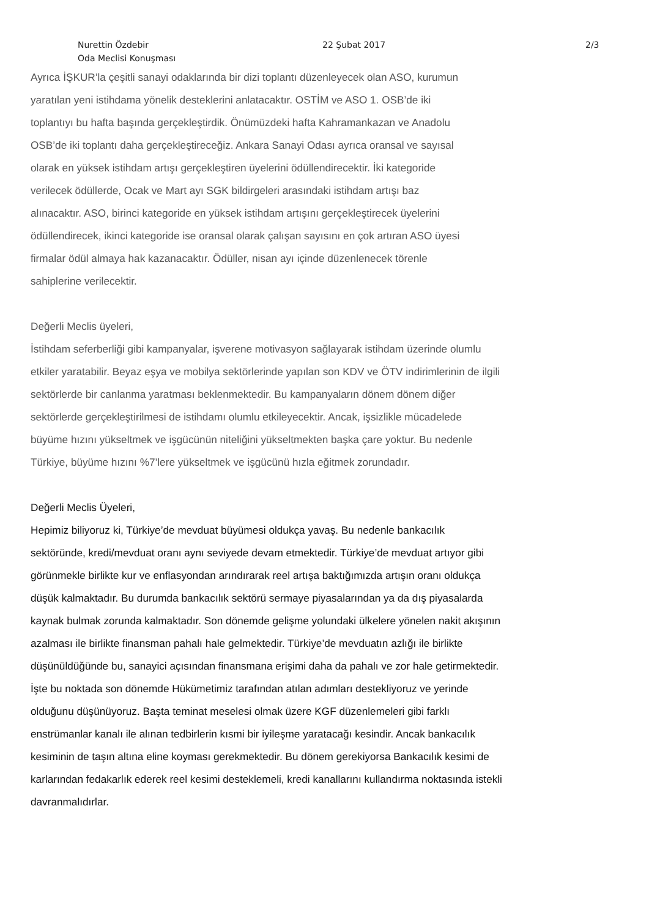Nurettin Özdebir
Oda Meclisi Konuşması
22 Şubat 2017 2/3
Ayrıca İŞKUR’la çeşitli sanayi odaklarında bir dizi toplantı düzenleyecek olan ASO, kurumun
yaratılan yeni istihdama yönelik desteklerini anlatacaktır. OSTİM ve ASO 1. OSB’de iki
toplantıyı bu hafta başında gerçekleştirdik. Önümüzdeki hafta Kahramankazan ve Anadolu
OSB’de iki toplantı daha gerçekleştireceğiz. Ankara Sanayi Odası ayrıca oransal ve sayısal
olarak en yüksek istihdam artışı gerçekleştiren üyelerini ödüllendirecektir. İki kategoride
verilecek ödüllerde, Ocak ve Mart ayı SGK bildirgeleri arasındaki istihdam artışı baz
alınacaktır. ASO, birinci kategoride en yüksek istihdam artışını gerçekleştirecek üyelerini
ödüllendirecek, ikinci kategoride ise oransal olarak çalışan sayısını en çok artıran ASO üyesi
firmalar ödül almaya hak kazanacaktır. Ödüller, nisan ayı içinde düzenlenecek törenle
sahiplerine verilecektir.
Değerli Meclis üyeleri,
İstihdam seferberliği gibi kampanyalar, işverene motivasyon sağlayarak istihdam üzerinde olumlu
etkiler yaratabilir. Beyaz eşya ve mobilya sektörlerinde yapılan son KDV ve ÖTV indirimlerinin de ilgili
sektörlerde bir canlanma yaratması beklenmektedir. Bu kampanyaların dönem dönem diğer
sektörlerde gerçekleştirilmesi de istihdamı olumlu etkileyecektir. Ancak, işsizlikle mücadelede
büyüme hızını yükseltmek ve işgücünün niteliğini yükseltmekten başka çare yoktur. Bu nedenle
Türkiye, büyüme hızını %7’lere yükseltmek ve işgücünü hızla eğitmek zorundadır.
Değerli Meclis Üyeleri,
Hepimiz biliyoruz ki, Türkiye’de mevduat büyümesi oldukça yavaş. Bu nedenle bankacılık
sektöründe, kredi/mevduat oranı aynı seviyede devam etmektedir. Türkiye’de mevduat artıyor gibi
görünmekle birlikte kur ve enflasyondan arındırarak reel artışa baktığımızda artışın oranı oldukça
düşük kalmaktadır. Bu durumda bankacılık sektörü sermaye piyasalarından ya da dış piyasalarda
kaynak bulmak zorunda kalmaktadır. Son dönemde gelişme yolundaki ülkelere yönelen nakit akışının
azalması ile birlikte finansman pahalı hale gelmektedir. Türkiye’de mevduatın azlığı ile birlikte
düşünüldüğünde bu, sanayici açısından finansmana erişimi daha da pahalı ve zor hale getirmektedir.
İşte bu noktada son dönemde Hükümetimiz tarafından atılan adımları destekliyoruz ve yerinde
olduğunu düşünüyoruz. Başta teminat meselesi olmak üzere KGF düzenlemeleri gibi farklı
enstrümanlar kanalı ile alınan tedbirlerin kısmi bir iyileşme yaratacağı kesindir. Ancak bankacılık
kesiminin de taşın altına eline koyması gerekmektedir. Bu dönem gerekiyorsa Bankacılık kesimi de
karlarından fedakarlık ederek reel kesimi desteklemeli, kredi kanallarını kullandırma noktasında istekli
davranmalıdırlar.